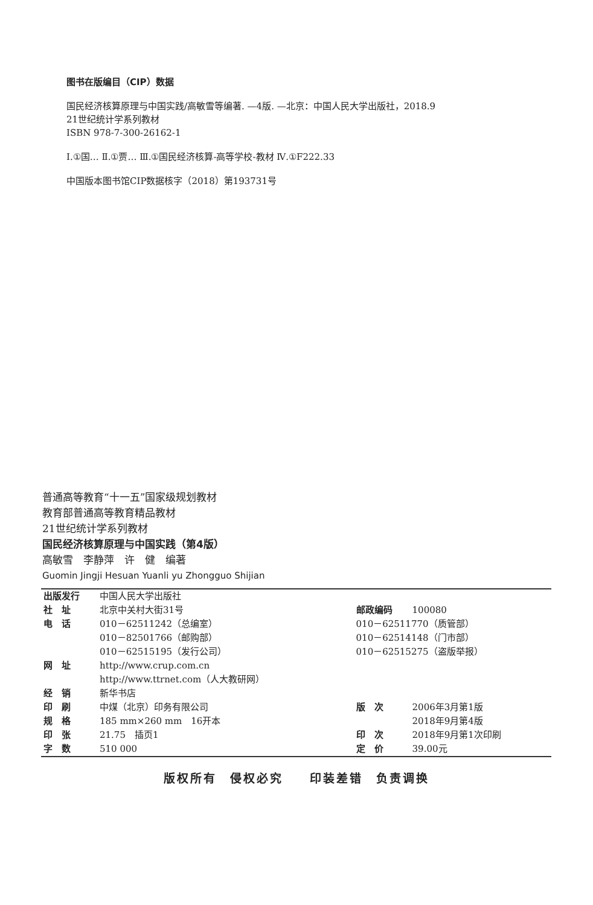图书在版编目（CIP）数据
国民经济核算原理与中国实践/高敏雪等编著. —4版. —北京：中国人民大学出版社，2018.9
21世纪统计学系列教材
ISBN 978-7-300-26162-1
Ⅰ.①国… Ⅱ.①贾… Ⅲ.①国民经济核算-高等学校-教材 Ⅳ.①F222.33
中国版本图书馆CIP数据核字（2018）第193731号
普通高等教育“十一五”国家级规划教材
教育部普通高等教育精品教材
21世纪统计学系列教材
国民经济核算原理与中国实践（第4版）
高敏雪　李静萍　许　健　编著
Guomin Jingji Hesuan Yuanli yu Zhongguo Shijian
| 出版发行 | 中国人民大学出版社 | | |
| 社 址 | 北京中关村大街31号 | 邮政编码 | 100080 |
| 电 话 | 010－62511242（总编室） | 010－62511770（质管部） | |
| | 010－82501766（邮购部） | 010－62514148（门市部） | |
| | 010－62515195（发行公司） | 010－62515275（盗版举报） | |
| 网 址 | http://www.crup.com.cn | | |
| | http://www.ttrnet.com（人大教研网） | | |
| 经 销 | 新华书店 | | |
| 印 刷 | 中煤（北京）印务有限公司 | 版 次 | 2006年3月第1版 |
| 规 格 | 185 mm×260 mm 16开本 | | 2018年9月第4版 |
| 印 张 | 21.75 插页1 | 印 次 | 2018年9月第1次印刷 |
| 字 数 | 510 000 | 定 价 | 39.00元 |
版权所有　侵权必究　　印装差错　负责调换